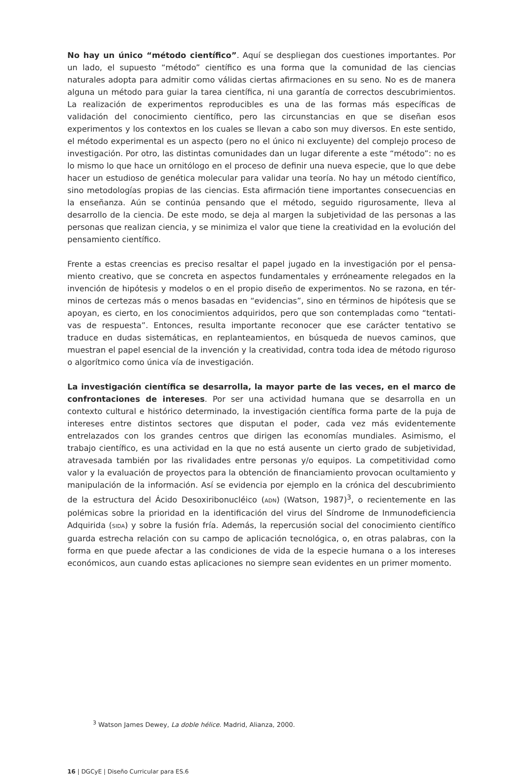No hay un único “método científico”. Aquí se despliegan dos cuestiones importantes. Por un lado, el supuesto “método” científico es una forma que la comunidad de las ciencias naturales adopta para admitir como válidas ciertas afirmaciones en su seno. No es de manera alguna un método para guiar la tarea científica, ni una garantía de correctos descubrimientos. La realización de experimentos reproducibles es una de las formas más específicas de validación del conoci­miento científico, pero las circunstancias en que se diseñan esos experimentos y los contextos en los cuales se llevan a cabo son muy diversos. En este sentido, el método experimental es un aspec­to (pero no el único ni excluyente) del complejo proceso de investigación. Por otro, las distintas comunidades dan un lugar diferente a este “método”: no es lo mismo lo que hace un ornitólogo en el proceso de definir una nueva especie, que lo que debe hacer un estudioso de genética molecular para validar una teoría. No hay un método científico, sino metodologías propias de las ciencias. Esta afirmación tiene importantes consecuencias en la enseñanza. Aún se continúa pensando que el método, seguido rigurosamente, lleva al desarrollo de la ciencia. De este modo, se deja al margen la subjetividad de las personas a las personas que realizan ciencia, y se minimiza el valor que tiene la creatividad en la evolución del pensamiento científico.
Frente a estas creencias es preciso resaltar el papel jugado en la investigación por el pensa­miento creativo, que se concreta en aspectos fundamentales y erróneamente relegados en la invención de hipótesis y modelos o en el propio diseño de experimentos. No se razona, en tér­minos de certezas más o menos basadas en “evidencias”, sino en términos de hipótesis que se apoyan, es cierto, en los conocimientos adquiridos, pero que son contempladas como “tentati­vas de respuesta”. Entonces, resulta importante reconocer que ese carácter tentativo se traduce en dudas sistemáticas, en replanteamientos, en búsqueda de nuevos caminos, que muestran el papel esencial de la invención y la creatividad, contra toda idea de método riguroso o algorít­mico como única vía de investigación.
La investigación científica se desarrolla, la mayor parte de las veces, en el marco de con­frontaciones de intereses. Por ser una actividad humana que se desarrolla en un contexto cultural e histórico determinado, la investigación científica forma parte de la puja de intereses entre distintos sectores que disputan el poder, cada vez más evidentemente entrelazados con los grandes centros que dirigen las economías mundiales. Asimismo, el trabajo científico, es una actividad en la que no está ausente un cierto grado de subjetividad, atravesada también por las rivalidades entre personas y/o equipos. La competitividad como valor y la evaluación de proyectos para la obtención de financiamiento provocan ocultamiento y manipulación de la información. Así se evidencia por ejemplo en la crónica del descubrimiento de la estructura del Ácido Desoxiribonucléico (ADN) (Watson, 1987)<sup>3</sup>, o recientemente en las polémicas sobre la prioridad en la identificación del virus del Síndrome de Inmunodeficiencia Adquirida (SIDA) y sobre la fusión fría. Además, la repercusión social del conocimiento científico guarda estrecha relación con su campo de aplicación tecnológica, o, en otras palabras, con la forma en que puede afectar a las condiciones de vida de la especie humana o a los intereses económicos, aun cuando estas aplicaciones no siempre sean evidentes en un primer momento.
<sup>3</sup> Watson James Dewey, La doble hélice. Madrid, Alianza, 2000.
16 | DGCyE | Diseño Curricular para ES.6